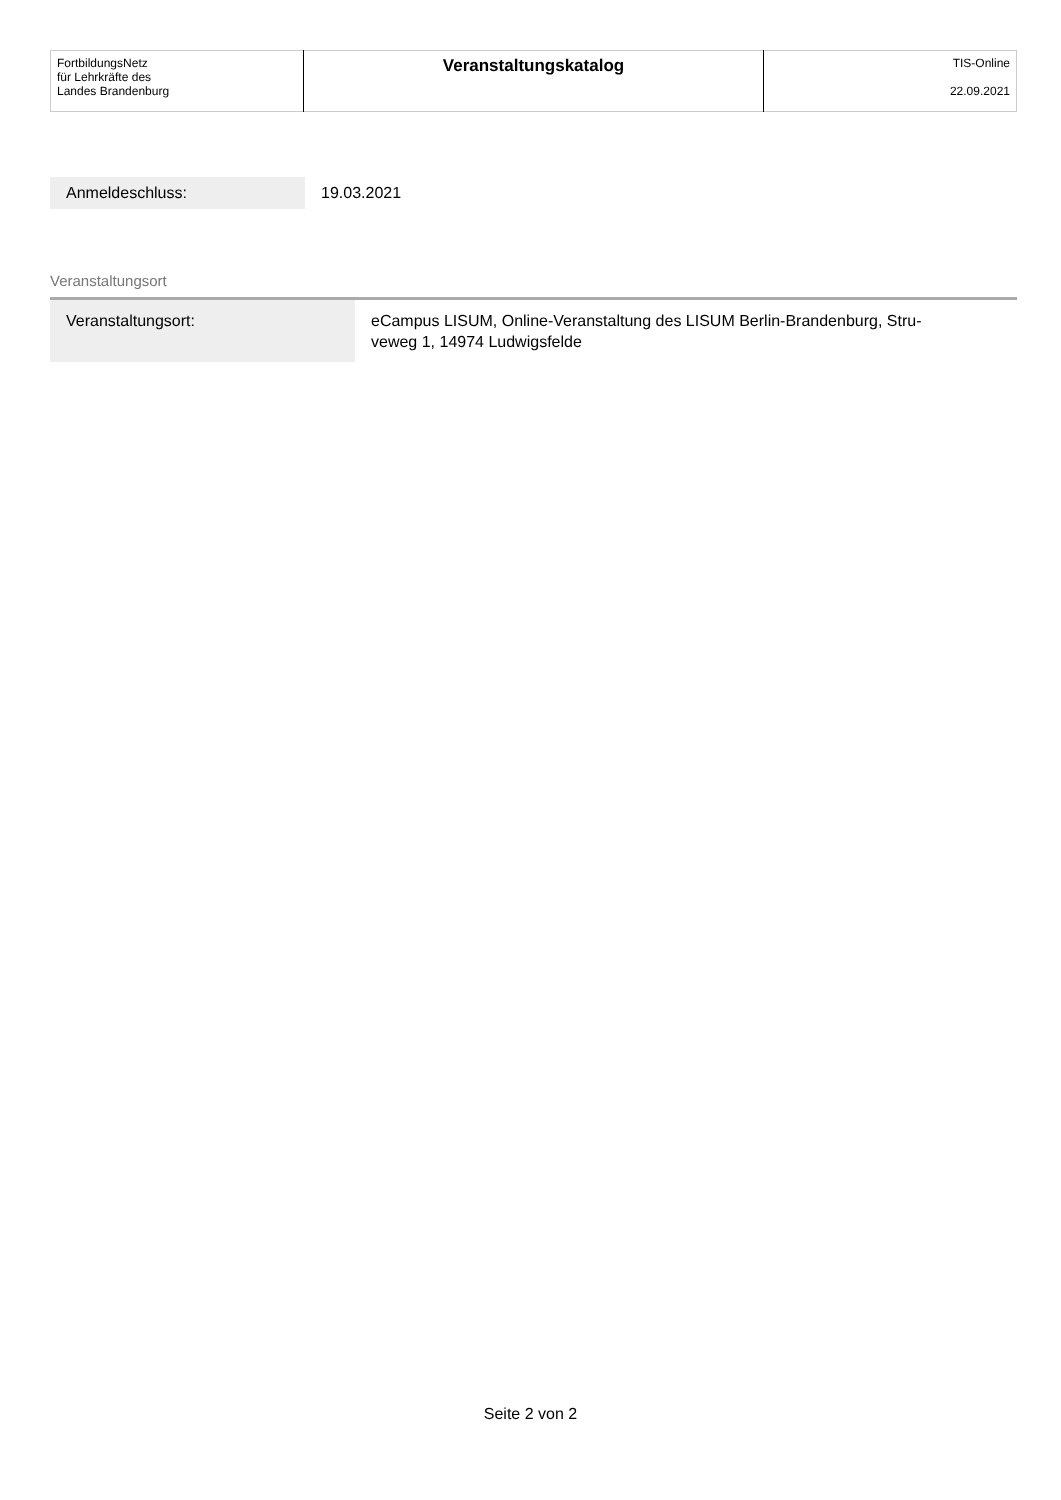| FortbildungsNetz für Lehrkräfte des Landes Brandenburg | Veranstaltungskatalog | TIS-Online 22.09.2021 |
| Anmeldeschluss: | 19.03.2021 |
Veranstaltungsort
| Veranstaltungsort: | eCampus LISUM, Online-Veranstaltung des LISUM Berlin-Brandenburg, Stru- veweg 1, 14974 Ludwigsfelde |
Seite 2 von 2